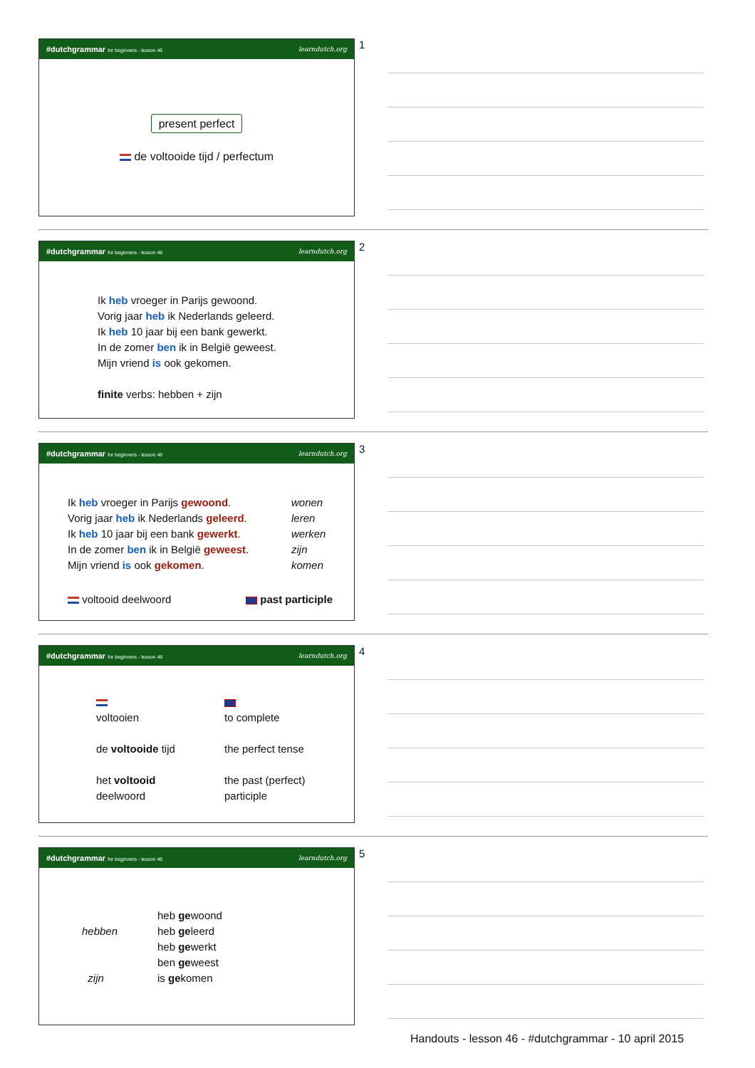#dutchgrammar for beginners - lesson 46 learndutch.org
present perfect
de voltooide tijd / perfectum
1
#dutchgrammar for beginners - lesson 46 learndutch.org
Ik heb vroeger in Parijs gewoond.
Vorig jaar heb ik Nederlands geleerd.
Ik heb 10 jaar bij een bank gewerkt.
In de zomer ben ik in België geweest.
Mijn vriend is ook gekomen.
finite verbs: hebben + zijn
2
#dutchgrammar for beginners - lesson 46 learndutch.org
Ik heb vroeger in Parijs gewoond.
Vorig jaar heb ik Nederlands geleerd.
Ik heb 10 jaar bij een bank gewerkt.
In de zomer ben ik in België geweest.
Mijn vriend is ook gekomen.
wonen
leren
werken
zijn
komen
voltooid deelwoord past participle
3
#dutchgrammar for beginners - lesson 46 learndutch.org
voltooien
de voltooide tijd
het voltooid
deelwoord
to complete
the perfect tense
the past (perfect)
participle
4
#dutchgrammar for beginners - lesson 46 learndutch.org
hebben
zijn
heb gewoond
heb geleerd
heb gewerkt
ben geweest
is gekomen
5
Handouts - lesson 46 - #dutchgrammar - 10 april 2015